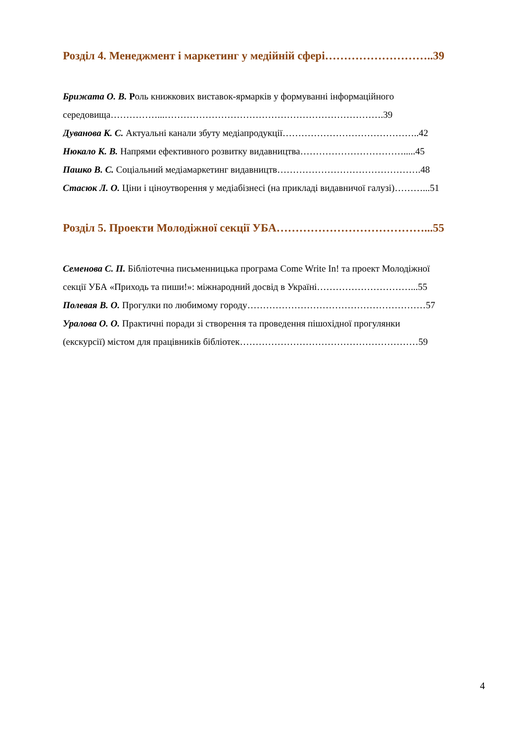Розділ 4. Менеджмент і маркетинг у медійній сфері………………………..39
Брижата О. В. Роль книжкових виставок-ярмарків у формуванні інформаційного
середовища……………...…………………………………………………………….39
Дуванова К. С. Актуальні канали збуту медіапродукції……………………………………..42
Нюкало К. В. Напрями ефективного розвитку видавництва…………………………….....45
Пашко В. С. Соціальний медіамаркетинг видавництв……………………………………….48
Стасюк Л. О. Ціни і ціноутворення у медіабізнесі (на прикладі видавничої галузі)………...51
Розділ 5. Проекти Молодіжної секції УБА…………………………………...55
Семенова С. П. Бібліотечна письменницька програма Come Write In! та проект Молодіжної
секції УБА «Приходь та пиши!»: міжнародний досвід в Україні…………………………...55
Полевая В. О. Прогулки по любимому городу…………………………………………………57
Уралова О. О. Практичні поради зі створення та проведення пішохідної прогулянки
(екскурсії) містом для працівників бібліотек…………………………………………………59
4